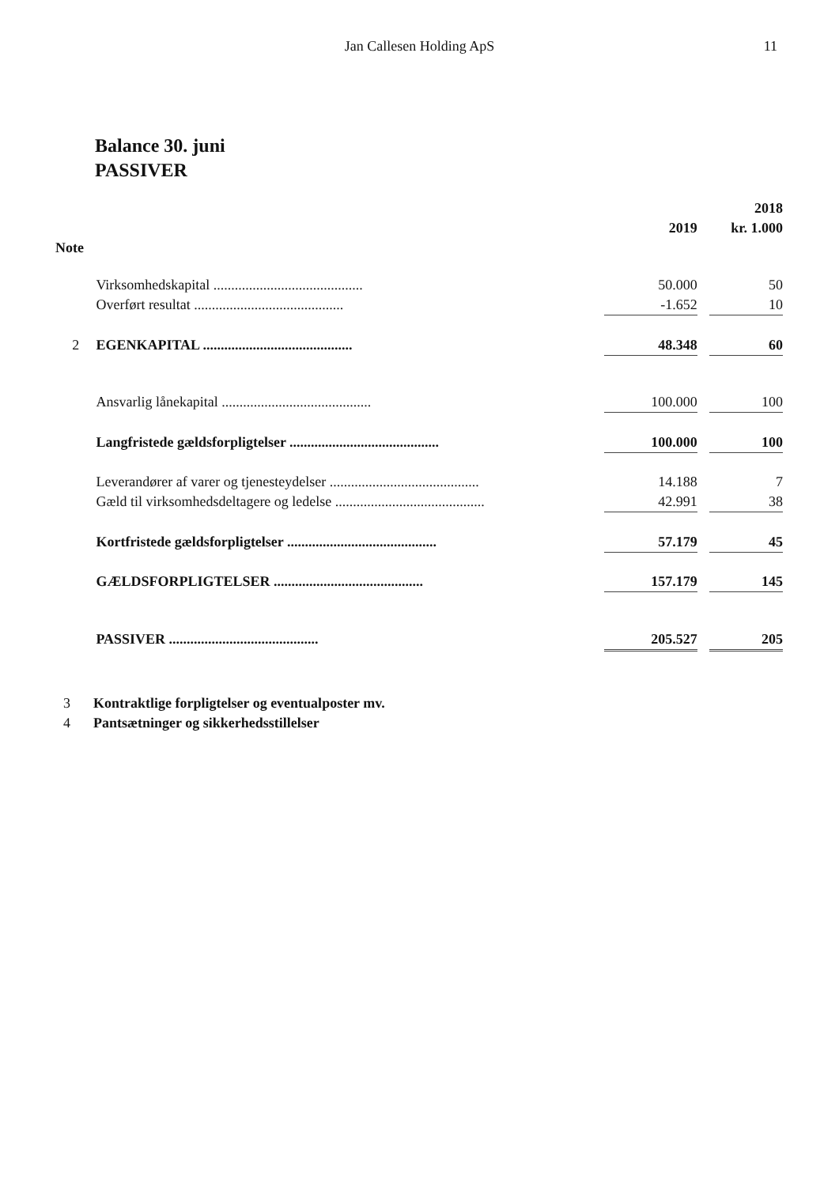Jan Callesen Holding ApS
11
Balance 30. juni
PASSIVER
| | | | | 2018 |
| --- | --- | --- | --- | --- |
| | | 2019 | | kr. 1.000 |
| Note | | | | |
| | Virksomhedskapital .......................................... | 50.000 | | 50 |
| | Overført resultat .......................................... | -1.652 | | 10 |
| 2 | EGENKAPITAL .......................................... | 48.348 | | 60 |
| | Ansvarlig lånekapital .......................................... | 100.000 | | 100 |
| | Langfristede gældsforpligtelser .......................................... | 100.000 | | 100 |
| | Leverandører af varer og tjenesteydelser .......................................... | 14.188 | | 7 |
| | Gæld til virksomhedsdeltagere og ledelse .......................................... | 42.991 | | 38 |
| | Kortfristede gældsforpligtelser .......................................... | 57.179 | | 45 |
| | GÆLDSFORPLIGTELSER .......................................... | 157.179 | | 145 |
| | PASSIVER .......................................... | 205.527 | | 205 |
3 Kontraktlige forpligtelser og eventualposter mv.
4 Pantsætninger og sikkerhedsstillelser